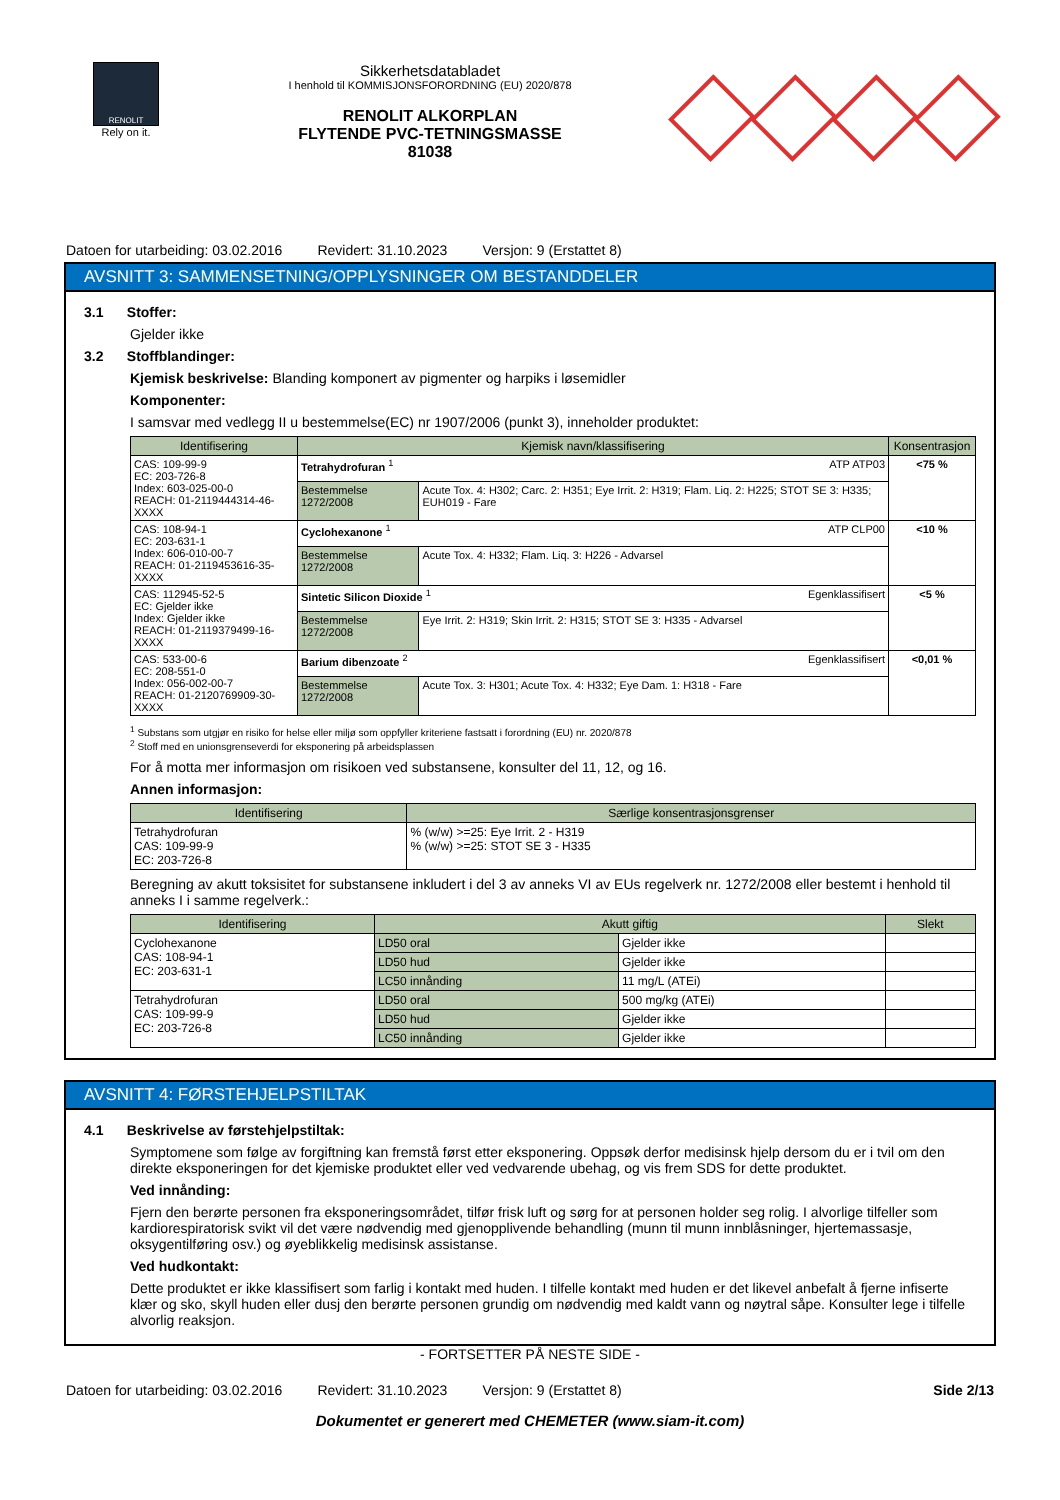RENOLIT
Rely on it.
Sikkerhetsdatabladet
I henhold til KOMMISJONSFORORDNING (EU) 2020/878
RENOLIT ALKORPLAN
FLYTENDE PVC-TETNINGSMASSE
81038
Datoen for utarbeiding: 03.02.2016 Revidert: 31.10.2023 Versjon: 9 (Erstattet 8)
AVSNITT 3: SAMMENSETNING/OPPLYSNINGER OM BESTANDDELER
3.1 Stoffer:
Gjelder ikke
3.2 Stoffblandinger:
Kjemisk beskrivelse: Blanding komponert av pigmenter og harpiks i løsemidler
Komponenter:
I samsvar med vedlegg II u bestemmelse(EC) nr 1907/2006 (punkt 3), inneholder produktet:
| Identifisering | Kjemisk navn/klassifisering | | Konsentrasjon |
| --- | --- | --- | --- |
| CAS: 109-99-9 EC: 203-726-8 Index: 603-025-00-0 REACH: 01-2119444314-46-XXXX | Tetrahydrofuran <sup>1</sup> ATP ATP03 | | <75 % |
| | Bestemmelse 1272/2008 | Acute Tox. 4: H302; Carc. 2: H351; Eye Irrit. 2: H319; Flam. Liq. 2: H225; STOT SE 3: H335; EUH019 - Fare | |
| CAS: 108-94-1 EC: 203-631-1 Index: 606-010-00-7 REACH: 01-2119453616-35-XXXX | Cyclohexanone <sup>1</sup> ATP CLP00 | | <10 % |
| | Bestemmelse 1272/2008 | Acute Tox. 4: H332; Flam. Liq. 3: H226 - Advarsel | |
| CAS: 112945-52-5 EC: Gjelder ikke Index: Gjelder ikke REACH: 01-2119379499-16-XXXX | Sintetic Silicon Dioxide <sup>1</sup> Egenklassifisert | | <5 % |
| | Bestemmelse 1272/2008 | Eye Irrit. 2: H319; Skin Irrit. 2: H315; STOT SE 3: H335 - Advarsel | |
| CAS: 533-00-6 EC: 208-551-0 Index: 056-002-00-7 REACH: 01-2120769909-30-XXXX | Barium dibenzoate <sup>2</sup> Egenklassifisert | | <0,01 % |
| | Bestemmelse 1272/2008 | Acute Tox. 3: H301; Acute Tox. 4: H332; Eye Dam. 1: H318 - Fare | |
<sup>1</sup> Substans som utgjør en risiko for helse eller miljø som oppfyller kriteriene fastsatt i forordning (EU) nr. 2020/878
<sup>2</sup> Stoff med en unionsgrenseverdi for eksponering på arbeidsplassen
For å motta mer informasjon om risikoen ved substansene, konsulter del 11, 12, og 16.
Annen informasjon:
| Identifisering | Særlige konsentrasjonsgrenser |
| --- | --- |
| Tetrahydrofuran CAS: 109-99-9 EC: 203-726-8 | % (w/w) >=25: Eye Irrit. 2 - H319 % (w/w) >=25: STOT SE 3 - H335 |
Beregning av akutt toksisitet for substansene inkludert i del 3 av anneks VI av EUs regelverk nr. 1272/2008 eller bestemt i henhold til anneks I i samme regelverk.:
| Identifisering | Akutt giftig | | Slekt |
| --- | --- | --- | --- |
| Cyclohexanone CAS: 108-94-1 EC: 203-631-1 | LD50 oral | Gjelder ikke | |
| | LD50 hud | Gjelder ikke | |
| | LC50 innånding | 11 mg/L (ATEi) | |
| Tetrahydrofuran CAS: 109-99-9 EC: 203-726-8 | LD50 oral | 500 mg/kg (ATEi) | |
| | LD50 hud | Gjelder ikke | |
| | LC50 innånding | Gjelder ikke | |
AVSNITT 4: FØRSTEHJELPSTILTAK
4.1 Beskrivelse av førstehjelpstiltak:
Symptomene som følge av forgiftning kan fremstå først etter eksponering. Oppsøk derfor medisinsk hjelp dersom du er i tvil om den direkte eksponeringen for det kjemiske produktet eller ved vedvarende ubehag, og vis frem SDS for dette produktet.
Ved innånding:
Fjern den berørte personen fra eksponeringsområdet, tilfør frisk luft og sørg for at personen holder seg rolig. I alvorlige tilfeller som kardiorespiratorisk svikt vil det være nødvendig med gjenopplivende behandling (munn til munn innblåsninger, hjertemassasje, oksygentilføring osv.) og øyeblikkelig medisinsk assistanse.
Ved hudkontakt:
Dette produktet er ikke klassifisert som farlig i kontakt med huden. I tilfelle kontakt med huden er det likevel anbefalt å fjerne infiserte klær og sko, skyll huden eller dusj den berørte personen grundig om nødvendig med kaldt vann og nøytral såpe. Konsulter lege i tilfelle alvorlig reaksjon.
- FORTSETTER PÅ NESTE SIDE -
Datoen for utarbeiding: 03.02.2016 Revidert: 31.10.2023 Versjon: 9 (Erstattet 8) Side 2/13
Dokumentet er generert med CHEMETER (www.siam-it.com)